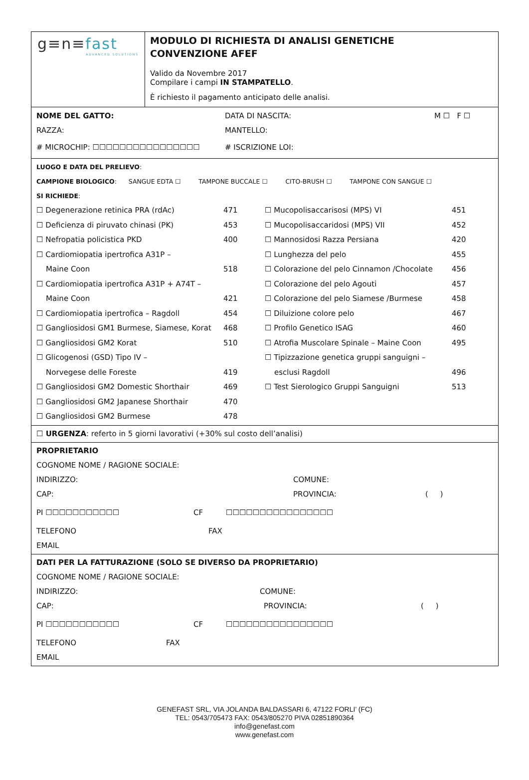g≡n≡fast
ADVANCED SOLUTIONS
MODULO DI RICHIESTA DI ANALISI GENETICHE
CONVENZIONE AFEF
Valido da Novembre 2017
Compilare i campi IN STAMPATELLO.
È richiesto il pagamento anticipato delle analisi.
NOME DEL GATTO: DATA DI NASCITA: M ☐ F ☐
RAZZA: MANTELLO:
# MICROCHIP: ☐☐☐☐☐☐☐☐☐☐☐☐☐☐☐☐ # ISCRIZIONE LOI:
LUOGO E DATA DEL PRELIEVO:
CAMPIONE BIOLOGICO: SANGUE EDTA ☐ TAMPONE BUCCALE ☐ CITO-BRUSH ☐ TAMPONE CON SANGUE ☐
SI RICHIEDE:
☐ Degenerazione retinica PRA (rdAc) 471
☐ Deficienza di piruvato chinasi (PK) 453
☐ Nefropatia policistica PKD 400
☐ Cardiomiopatia ipertrofica A31P –
Maine Coon 518
☐ Cardiomiopatia ipertrofica A31P + A74T –
Maine Coon 421
☐ Cardiomiopatia ipertrofica – Ragdoll 454
☐ Gangliosidosi GM1 Burmese, Siamese, Korat 468
☐ Gangliosidosi GM2 Korat 510
☐ Glicogenosi (GSD) Tipo IV –
Norvegese delle Foreste 419
☐ Gangliosidosi GM2 Domestic Shorthair 469
☐ Gangliosidosi GM2 Japanese Shorthair 470
☐ Gangliosidosi GM2 Burmese 478
☐ Mucopolisaccarisosi (MPS) VI 451
☐ Mucopolisaccaridosi (MPS) VII 452
☐ Mannosidosi Razza Persiana 420
☐ Lunghezza del pelo 455
☐ Colorazione del pelo Cinnamon /Chocolate 456
☐ Colorazione del pelo Agouti 457
☐ Colorazione del pelo Siamese /Burmese 458
☐ Diluizione colore pelo 467
☐ Profilo Genetico ISAG 460
☐ Atrofia Muscolare Spinale – Maine Coon 495
☐ Tipizzazione genetica gruppi sanguigni –
esclusi Ragdoll 496
☐ Test Sierologico Gruppi Sanguigni 513
☐ URGENZA: referto in 5 giorni lavorativi (+30% sul costo dell’analisi)
PROPRIETARIO
COGNOME NOME / RAGIONE SOCIALE:
INDIRIZZO: COMUNE:
CAP: PROVINCIA: ( )
PI ☐☐☐☐☐☐☐☐☐☐☐ CF ☐☐☐☐☐☐☐☐☐☐☐☐☐☐☐☐
TELEFONO FAX
EMAIL
DATI PER LA FATTURAZIONE (SOLO SE DIVERSO DA PROPRIETARIO)
COGNOME NOME / RAGIONE SOCIALE:
INDIRIZZO: COMUNE:
CAP: PROVINCIA: ( )
PI ☐☐☐☐☐☐☐☐☐☐☐ CF ☐☐☐☐☐☐☐☐☐☐☐☐☐☐☐☐
TELEFONO FAX
EMAIL
GENEFAST SRL, VIA JOLANDA BALDASSARI 6, 47122 FORLI’ (FC)
TEL: 0543/705473 FAX: 0543/805270 PIVA 02851890364
info@genefast.com
www.genefast.com